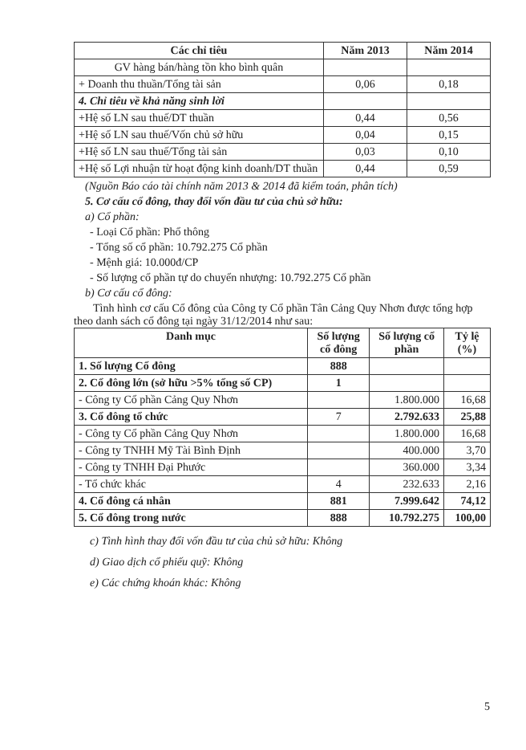| Các chỉ tiêu | Năm 2013 | Năm 2014 |
| --- | --- | --- |
| GV hàng bán/hàng tồn kho bình quân | | |
| + Doanh thu thuần/Tổng tài sản | 0,06 | 0,18 |
| 4. Chỉ tiêu về khả năng sinh lời | | |
| +Hệ số LN sau thuế/DT thuần | 0,44 | 0,56 |
| +Hệ số LN sau thuế/Vốn chủ sở hữu | 0,04 | 0,15 |
| +Hệ số LN sau thuế/Tổng tài sản | 0,03 | 0,10 |
| +Hệ số Lợi nhuận từ hoạt động kinh doanh/DT thuần | 0,44 | 0,59 |
(Nguồn Báo cáo tài chính năm 2013 & 2014 đã kiểm toán, phân tích)
5. Cơ cấu cổ đông, thay đổi vốn đầu tư của chủ sở hữu:
a) Cổ phần:
- Loại Cổ phần: Phổ thông
- Tổng số cổ phần: 10.792.275 Cổ phần
- Mệnh giá: 10.000đ/CP
- Số lượng cổ phần tự do chuyển nhượng: 10.792.275 Cổ phần
b) Cơ cấu cổ đông:
Tình hình cơ cấu Cổ đông của Công ty Cổ phần Tân Cảng Quy Nhơn được tổng hợp theo danh sách cổ đông tại ngày 31/12/2014 như sau:
| Danh mục | Số lượng cổ đông | Số lượng cổ phần | Tỷ lệ (%) |
| --- | --- | --- | --- |
| 1. Số lượng Cổ đông | 888 | | |
| 2. Cổ đông lớn (sở hữu >5% tổng số CP) | 1 | | |
| - Công ty Cổ phần Cảng Quy Nhơn | | 1.800.000 | 16,68 |
| 3. Cổ đông tổ chức | 7 | 2.792.633 | 25,88 |
| - Công ty Cổ phần Cảng Quy Nhơn | | 1.800.000 | 16,68 |
| - Công ty TNHH Mỹ Tài Bình Định | | 400.000 | 3,70 |
| - Công ty TNHH Đại Phước | | 360.000 | 3,34 |
| - Tổ chức khác | 4 | 232.633 | 2,16 |
| 4. Cổ đông cá nhân | 881 | 7.999.642 | 74,12 |
| 5. Cổ đông trong nước | 888 | 10.792.275 | 100,00 |
c) Tình hình thay đổi vốn đầu tư của chủ sở hữu: Không
d) Giao dịch cổ phiếu quỹ: Không
e) Các chứng khoán khác: Không
5